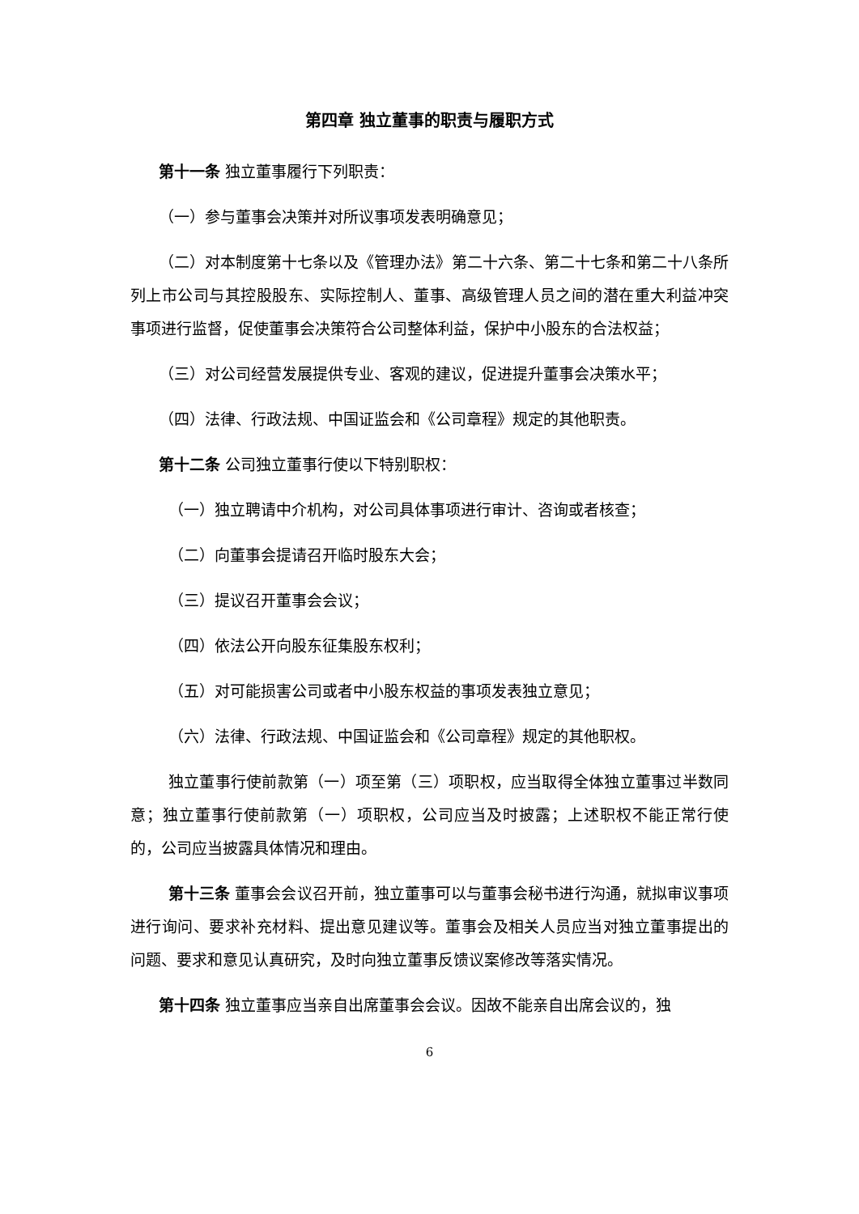第四章 独立董事的职责与履职方式
第十一条 独立董事履行下列职责：
（一）参与董事会决策并对所议事项发表明确意见；
（二）对本制度第十七条以及《管理办法》第二十六条、第二十七条和第二十八条所列上市公司与其控股股东、实际控制人、董事、高级管理人员之间的潜在重大利益冲突事项进行监督，促使董事会决策符合公司整体利益，保护中小股东的合法权益；
（三）对公司经营发展提供专业、客观的建议，促进提升董事会决策水平；
（四）法律、行政法规、中国证监会和《公司章程》规定的其他职责。
第十二条 公司独立董事行使以下特别职权：
（一）独立聘请中介机构，对公司具体事项进行审计、咨询或者核查；
（二）向董事会提请召开临时股东大会；
（三）提议召开董事会会议；
（四）依法公开向股东征集股东权利；
（五）对可能损害公司或者中小股东权益的事项发表独立意见；
（六）法律、行政法规、中国证监会和《公司章程》规定的其他职权。
独立董事行使前款第（一）项至第（三）项职权，应当取得全体独立董事过半数同意；独立董事行使前款第（一）项职权，公司应当及时披露；上述职权不能正常行使的，公司应当披露具体情况和理由。
第十三条 董事会会议召开前，独立董事可以与董事会秘书进行沟通，就拟审议事项进行询问、要求补充材料、提出意见建议等。董事会及相关人员应当对独立董事提出的问题、要求和意见认真研究，及时向独立董事反馈议案修改等落实情况。
第十四条 独立董事应当亲自出席董事会会议。因故不能亲自出席会议的，独
6